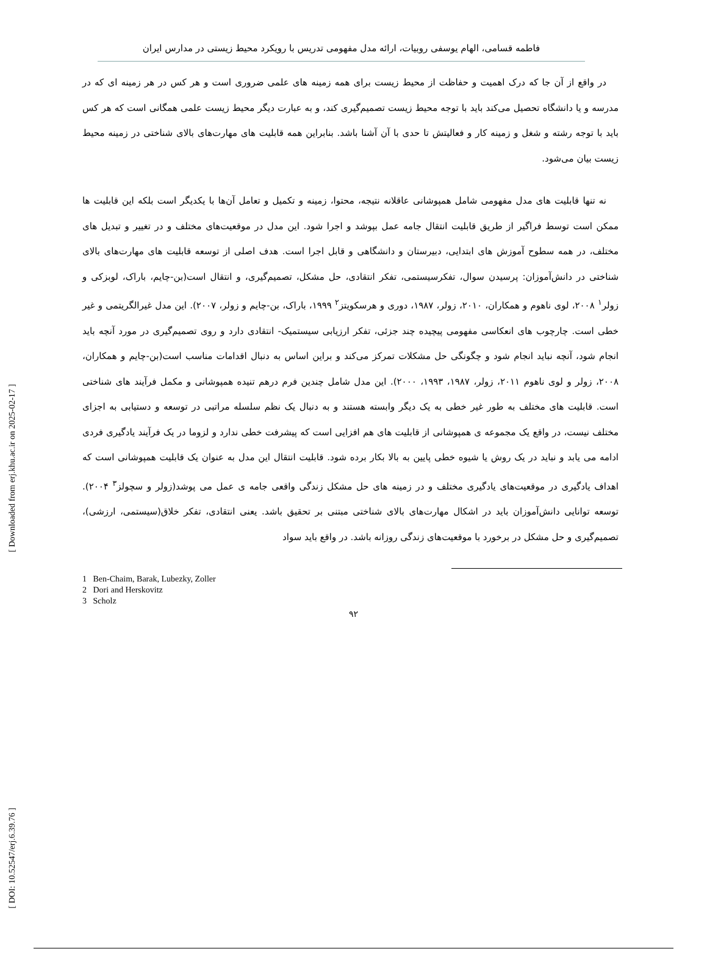[ Downloaded from erj.khu.ac.ir on 2025-02-17 ]
[ DOI: 10.52547/erj.6.39.76 ]
فاطمه قسامی، الهام یوسفی روبیات، ارائه مدل مفهومی تدریس با رویکرد محیط زیستی در مدارس ایران
در واقع از آن جا که درک اهمیت و حفاظت از محیط زیست برای همه زمینه های علمی ضروری است و هر کس در هر زمینه ای که در مدرسه و یا دانشگاه تحصیل می‌کند باید با توجه محیط زیست تصمیم‌گیری کند، و به عبارت دیگر محیط زیست علمی همگانی است که هر کس باید با توجه رشته و شغل و زمینه کار و فعالیتش تا حدی با آن آشنا باشد. بنابراین همه قابلیت های مهارت‌های بالای شناختی در زمینه محیط زیست بیان می‌شود.
نه تنها قابلیت های مدل مفهومی شامل همپوشانی عاقلانه نتیجه، محتوا، زمینه و تکمیل و تعامل آن‌ها با یکدیگر است بلکه این قابلیت ها ممکن است توسط فراگیر از طریق قابلیت انتقال جامه عمل بپوشد و اجرا شود. این مدل در موقعیت‌های مختلف و در تغییر و تبدیل های مختلف، در همه سطوح آموزش های ابتدایی، دبیرستان و دانشگاهی و قابل اجرا است. هدف اصلی از توسعه قابلیت های مهارت‌های بالای شناختی در دانش‌آموزان: پرسیدن سوال، تفکرسیستمی، تفکر انتقادی، حل مشکل، تصمیم‌گیری، و انتقال است(بن-چایم، باراک، لوبزکی و زولر<sup>۱</sup> ۲۰۰۸، لوی ناهوم و همکاران، ۲۰۱۰، زولر، ۱۹۸۷، دوری و هرسکویتز<sup>۲</sup> ۱۹۹۹، باراک، بن-چایم و زولر، ۲۰۰۷). این مدل غیرالگریتمی و غیر خطی است. چارچوب های انعکاسی مفهومی پیچیده چند جزئی، تفکر ارزیابی سیستمیک- انتقادی دارد و روی تصمیم‌گیری در مورد آنچه باید انجام شود، آنچه نباید انجام شود و چگونگی حل مشکلات تمرکز می‌کند و براین اساس به دنبال اقدامات مناسب است(بن-چایم و همکاران، ۲۰۰۸، زولر و لوی ناهوم ۲۰۱۱، زولر، ۱۹۸۷، ۱۹۹۳، ۲۰۰۰). این مدل شامل چندین فرم درهم تنیده همپوشانی و مکمل فرآیند های شناختی است. قابلیت های مختلف به طور غیر خطی به یک دیگر وابسته هستند و به دنبال یک نظم سلسله مراتبی در توسعه و دستیابی به اجزای مختلف نیست، در واقع یک مجموعه ی همپوشانی از قابلیت های هم افزایی است که پیشرفت خطی ندارد و لزوما در یک فرآیند یادگیری فردی ادامه می یابد و نباید در یک روش یا شیوه خطی پایین به بالا بکار برده شود. قابلیت انتقال این مدل به عنوان یک قابلیت همپوشانی است که اهداف یادگیری در موقعیت‌های یادگیری مختلف و در زمینه های حل مشکل زندگی واقعی جامه ی عمل می پوشد(زولر و سچولز<sup>۳</sup> ۲۰۰۴). توسعه توانایی دانش‌آموزان باید در اشکال مهارت‌های بالای شناختی مبتنی بر تحقیق باشد. یعنی انتقادی، تفکر خلاق(سیستمی، ارزشی)، تصمیم‌گیری و حل مشکل در برخورد با موقعیت‌های زندگی روزانه باشد. در واقع باید سواد
1 Ben-Chaim, Barak, Lubezky, Zoller
2 Dori and Herskovitz
3 Scholz
۹۲